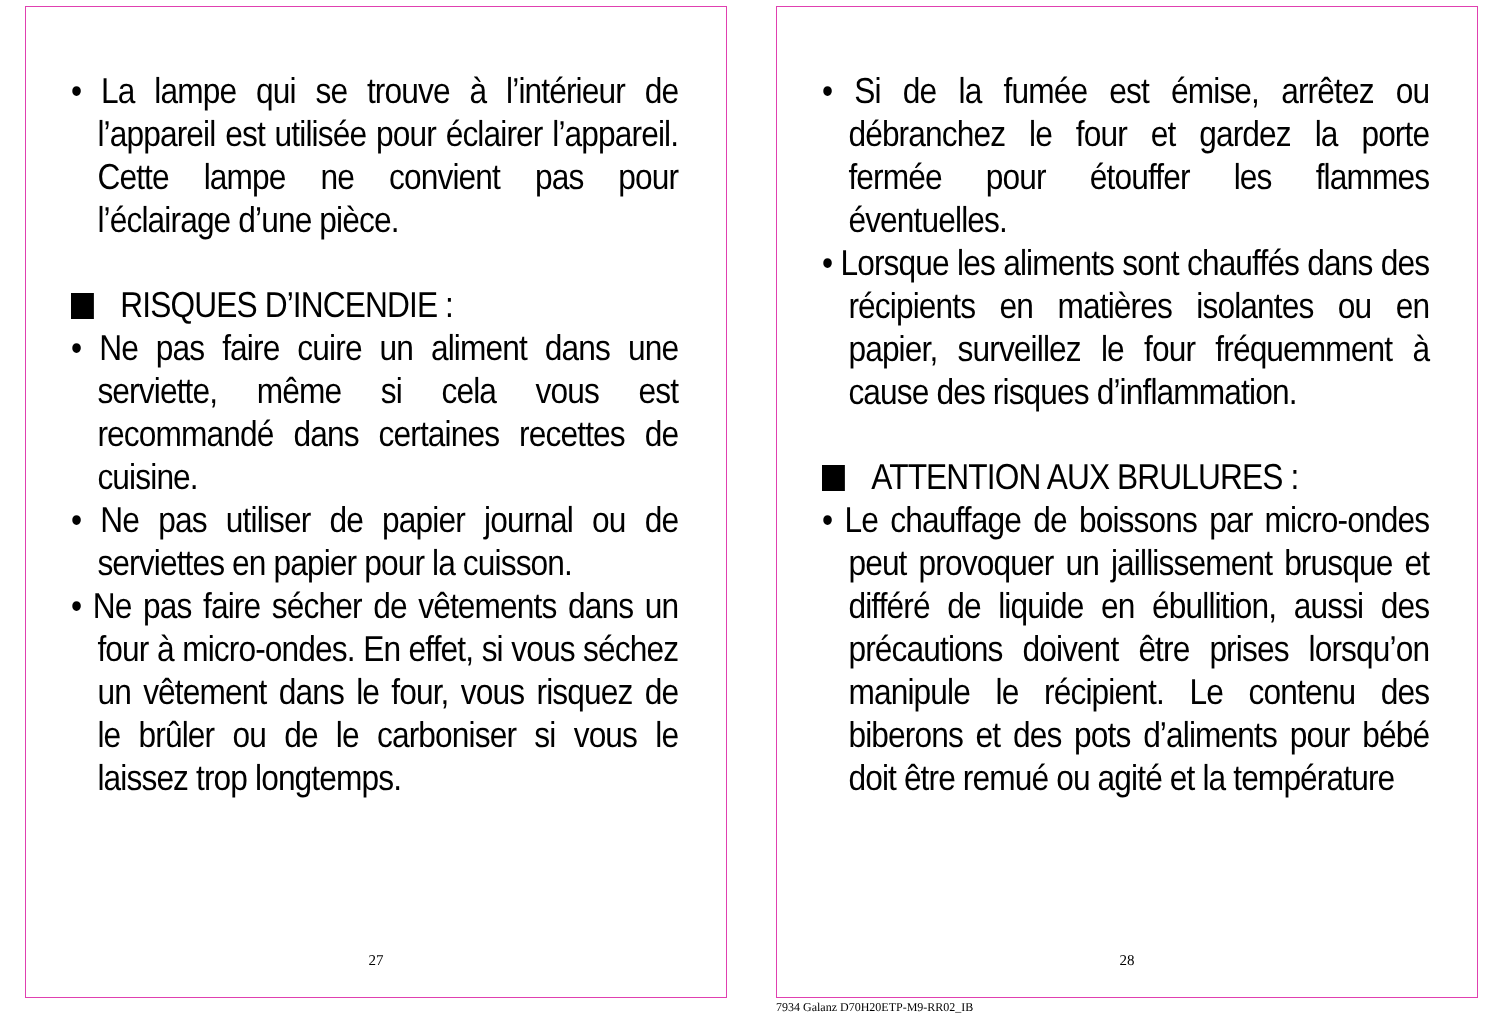• La lampe qui se trouve à l’intérieur de l’appareil est utilisée pour éclairer l’appareil. Cette lampe ne convient pas pour l’éclairage d’une pièce.
RISQUES D’INCENDIE :
• Ne pas faire cuire un aliment dans une serviette, même si cela vous est recommandé dans certaines recettes de cuisine.
• Ne pas utiliser de papier journal ou de serviettes en papier pour la cuisson.
• Ne pas faire sécher de vêtements dans un four à micro-ondes. En effet, si vous séchez un vêtement dans le four, vous risquez de le brûler ou de le carboniser si vous le laissez trop longtemps.
27
• Si de la fumée est émise, arrêtez ou débranchez le four et gardez la porte fermée pour étouffer les flammes éventuelles.
• Lorsque les aliments sont chauffés dans des récipients en matières isolantes ou en papier, surveillez le four fréquemment à cause des risques d’inflammation.
ATTENTION AUX BRULURES :
• Le chauffage de boissons par micro-ondes peut provoquer un jaillissement brusque et différé de liquide en ébullition, aussi des précautions doivent être prises lorsqu’on manipule le récipient. Le contenu des biberons et des pots d’aliments pour bébé doit être remué ou agité et la température
28
7934 Galanz D70H20ETP-M9-RR02_IB